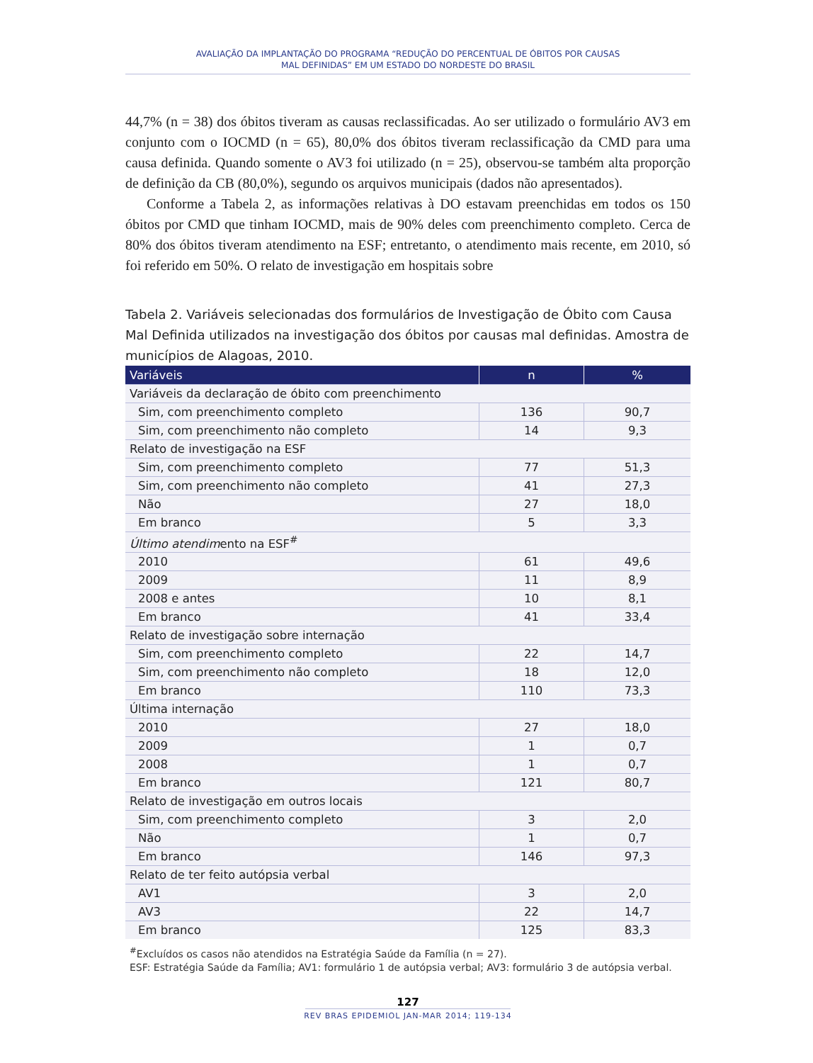AVALIAÇÃO DA IMPLANTAÇÃO DO PROGRAMA “REDUÇÃO DO PERCENTUAL DE ÓBITOS POR CAUSAS
MAL DEFINIDAS” EM UM ESTADO DO NORDESTE DO BRASIL
44,7% (n = 38) dos óbitos tiveram as causas reclassificadas. Ao ser utilizado o formulário AV3 em conjunto com o IOCMD (n = 65), 80,0% dos óbitos tiveram reclassificação da CMD para uma causa definida. Quando somente o AV3 foi utilizado (n = 25), observou-se também alta proporção de definição da CB (80,0%), segundo os arquivos municipais (dados não apresentados).
Conforme a Tabela 2, as informações relativas à DO estavam preenchidas em todos os 150 óbitos por CMD que tinham IOCMD, mais de 90% deles com preenchimento completo. Cerca de 80% dos óbitos tiveram atendimento na ESF; entretanto, o atendimento mais recente, em 2010, só foi referido em 50%. O relato de investigação em hospitais sobre
Tabela 2. Variáveis selecionadas dos formulários de Investigação de Óbito com Causa Mal Definida utilizados na investigação dos óbitos por causas mal definidas. Amostra de municípios de Alagoas, 2010.
| Variáveis | n | % |
| --- | --- | --- |
| Variáveis da declaração de óbito com preenchimento | | |
| Sim, com preenchimento completo | 136 | 90,7 |
| Sim, com preenchimento não completo | 14 | 9,3 |
| Relato de investigação na ESF | | |
| Sim, com preenchimento completo | 77 | 51,3 |
| Sim, com preenchimento não completo | 41 | 27,3 |
| Não | 27 | 18,0 |
| Em branco | 5 | 3,3 |
| Último atendim ento na ESF<sup>#</sup> | | |
| 2010 | 61 | 49,6 |
| 2009 | 11 | 8,9 |
| 2008 e antes | 10 | 8,1 |
| Em branco | 41 | 33,4 |
| Relato de investigação sobre internação | | |
| Sim, com preenchimento completo | 22 | 14,7 |
| Sim, com preenchimento não completo | 18 | 12,0 |
| Em branco | 110 | 73,3 |
| Última internação | | |
| 2010 | 27 | 18,0 |
| 2009 | 1 | 0,7 |
| 2008 | 1 | 0,7 |
| Em branco | 121 | 80,7 |
| Relato de investigação em outros locais | | |
| Sim, com preenchimento completo | 3 | 2,0 |
| Não | 1 | 0,7 |
| Em branco | 146 | 97,3 |
| Relato de ter feito autópsia verbal | | |
| AV1 | 3 | 2,0 |
| AV3 | 22 | 14,7 |
| Em branco | 125 | 83,3 |
<sup>#</sup> Excluídos os casos não atendidos na Estratégia Saúde da Família (n = 27).
ESF: Estratégia Saúde da Família; AV1: formulário 1 de autópsia verbal; AV3: formulário 3 de autópsia verbal.
127
REV BRAS EPIDEMIOL JAN-MAR 2014; 119-134